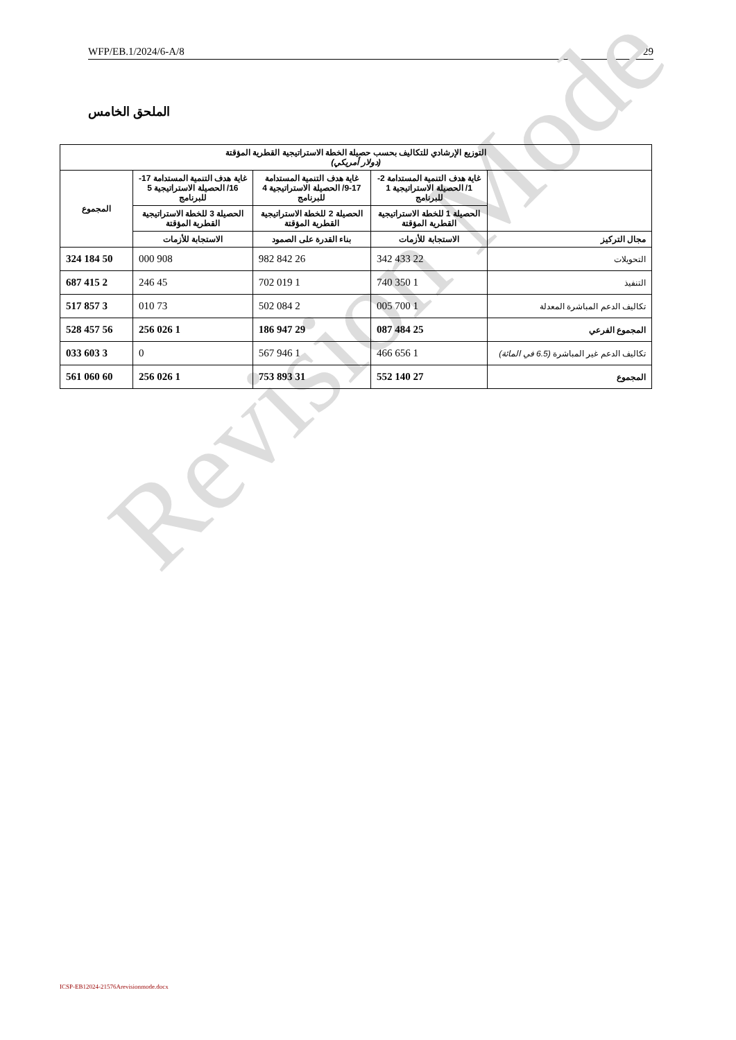WFP/EB.1/2024/6-A/8 29
Revision Mode
الملحق الخامس
| التوزيع الإرشادي للتكاليف بحسب حصيلة الخطة الاستراتيجية القطرية المؤقتة (دولار أمريكي) | | | | |
| --- | --- | --- | --- | --- |
| | غاية هدف التنمية المستدامة 2-1/ الحصيلة الاستراتيجية 1 للبرنامج | غاية هدف التنمية المستدامة 17-9/ الحصيلة الاستراتيجية 4 للبرنامج | غاية هدف التنمية المستدامة 17-16/ الحصيلة الاستراتيجية 5 للبرنامج | المجموع |
| | الحصيلة 1 للخطة الاستراتيجية القطرية المؤقتة | الحصيلة 2 للخطة الاستراتيجية القطرية المؤقتة | الحصيلة 3 للخطة الاستراتيجية القطرية المؤقتة | |
| مجال التركيز | الاستجابة للأزمات | بناء القدرة على الصمود | الاستجابة للأزمات | |
| التحويلات | 22 433 342 | 26 842 982 | 908 000 | 50 184 324 |
| التنفيذ | 1 350 740 | 1 019 702 | 45 246 | 2 415 687 |
| تكاليف الدعم المباشرة المعدلة | 1 700 005 | 2 084 502 | 73 010 | 3 857 517 |
| المجموع الفرعي | 25 484 087 | 29 947 186 | 1 026 256 | 56 457 528 |
| تكاليف الدعم غير المباشرة (6.5 في المائة) | 1 656 466 | 1 946 567 | 0 | 3 603 033 |
| المجموع | 27 140 552 | 31 893 753 | 1 026 256 | 60 060 561 |
ICSP-EB12024-21576Arevisionmode.docx